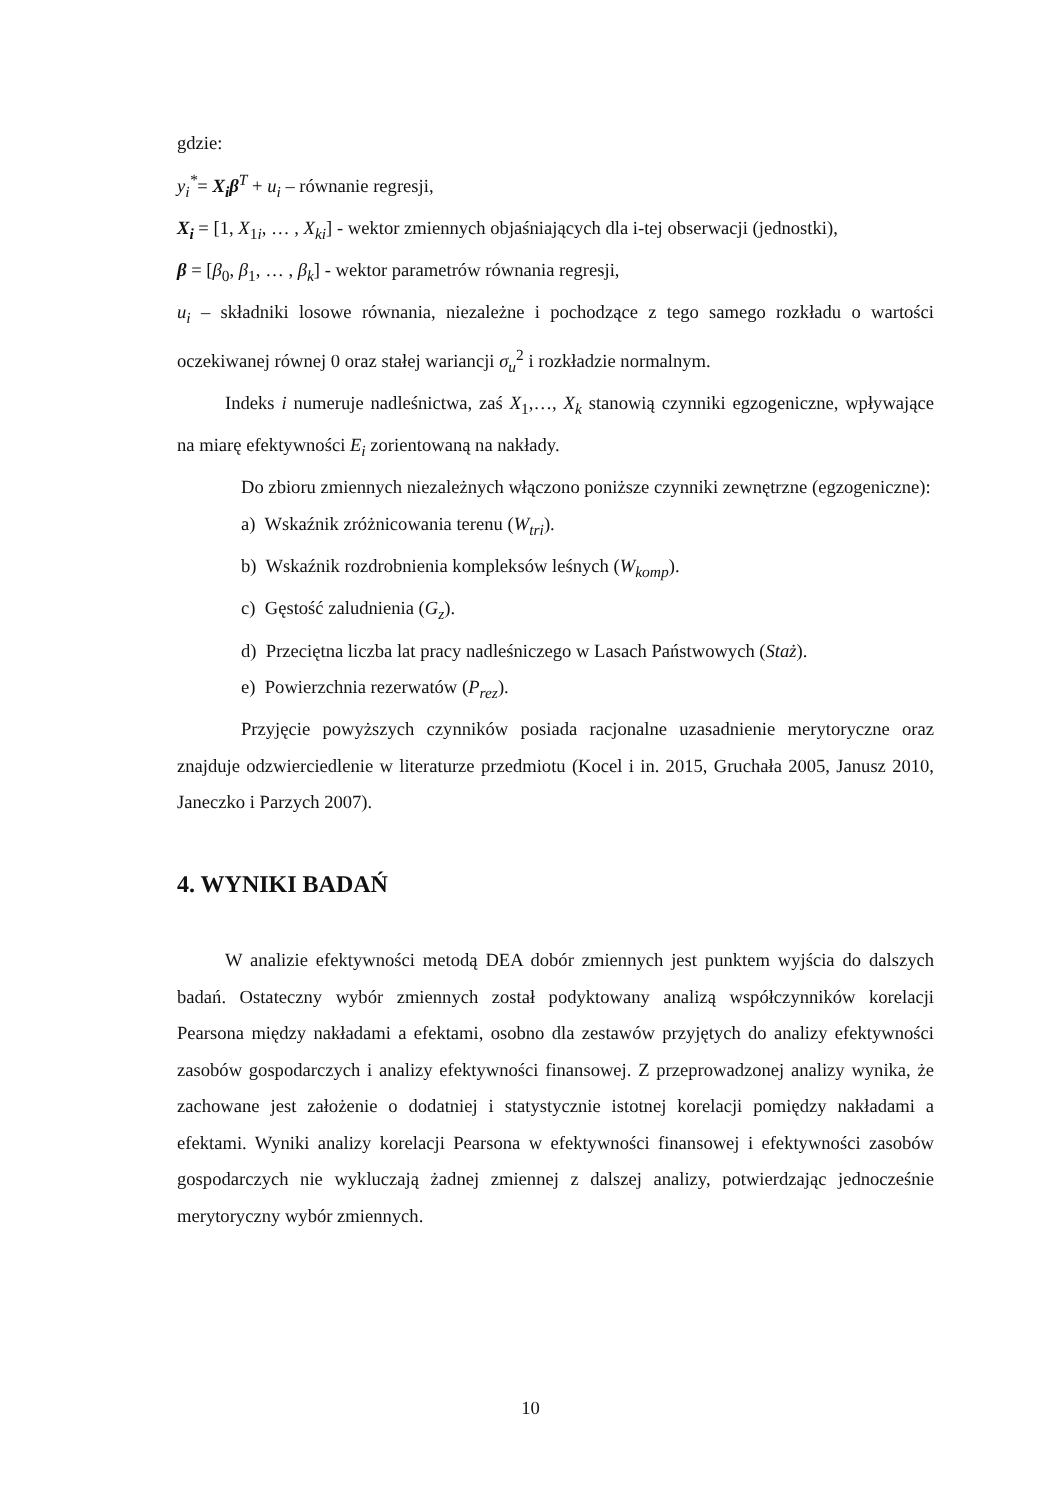gdzie:
y<sub>i</sub><sup>*</sup>= X<sub>i</sub>β<sup>T</sup> + u<sub>i</sub> – równanie regresji,
X<sub>i</sub> = [1, X<sub>1i</sub>, … , X<sub>ki</sub>] - wektor zmiennych objaśniających dla i-tej obserwacji (jednostki),
β = [β<sub>0</sub>, β<sub>1</sub>, … , β<sub>k</sub>] - wektor parametrów równania regresji,
u<sub>i</sub> – składniki losowe równania, niezależne i pochodzące z tego samego rozkładu o wartości oczekiwanej równej 0 oraz stałej wariancji σ<sub>u</sub><sup>2</sup> i rozkładzie normalnym.
Indeks i numeruje nadleśnictwa, zaś X<sub>1</sub>,…, X<sub>k</sub> stanowią czynniki egzogeniczne, wpływające na miarę efektywności E<sub>i</sub> zorientowaną na nakłady.
Do zbioru zmiennych niezależnych włączono poniższe czynniki zewnętrzne (egzogeniczne):
a) Wskaźnik zróżnicowania terenu (W<sub>tri</sub>).
b) Wskaźnik rozdrobnienia kompleksów leśnych (W<sub>komp</sub>).
c) Gęstość zaludnienia (G<sub>z</sub>).
d) Przeciętna liczba lat pracy nadleśniczego w Lasach Państwowych (Staż).
e) Powierzchnia rezerwatów (P<sub>rez</sub>).
Przyjęcie powyższych czynników posiada racjonalne uzasadnienie merytoryczne oraz znajduje odzwierciedlenie w literaturze przedmiotu (Kocel i in. 2015, Gruchała 2005, Janusz 2010, Janeczko i Parzych 2007).
4. WYNIKI BADAŃ
W analizie efektywności metodą DEA dobór zmiennych jest punktem wyjścia do dalszych badań. Ostateczny wybór zmiennych został podyktowany analizą współczynników korelacji Pearsona między nakładami a efektami, osobno dla zestawów przyjętych do analizy efektywności zasobów gospodarczych i analizy efektywności finansowej. Z przeprowadzonej analizy wynika, że zachowane jest założenie o dodatniej i statystycznie istotnej korelacji pomiędzy nakładami a efektami. Wyniki analizy korelacji Pearsona w efektywności finansowej i efektywności zasobów gospodarczych nie wykluczają żadnej zmiennej z dalszej analizy, potwierdzając jednocześnie merytoryczny wybór zmiennych.
10